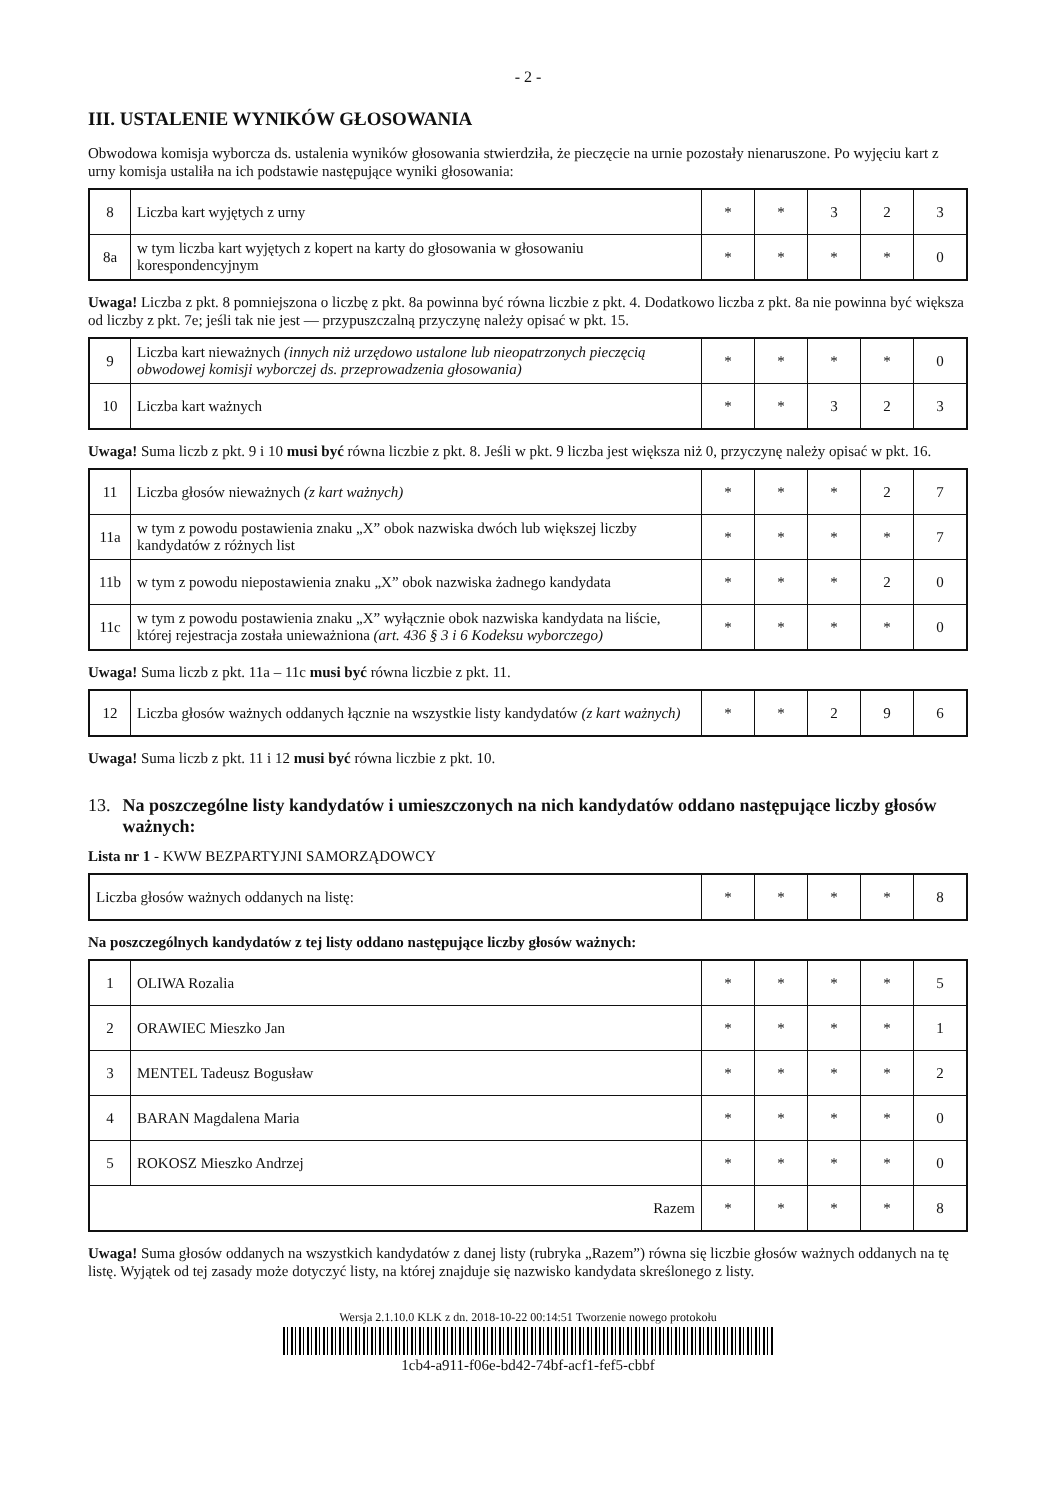- 2 -
III. USTALENIE WYNIKÓW GŁOSOWANIA
Obwodowa komisja wyborcza ds. ustalenia wyników głosowania stwierdziła, że pieczęcie na urnie pozostały nienaruszone. Po wyjęciu kart z urny komisja ustaliła na ich podstawie następujące wyniki głosowania:
| 8 | Liczba kart wyjętych z urny | * | * | 3 | 2 | 3 |
| 8a | w tym liczba kart wyjętych z kopert na karty do głosowania w głosowaniu korespondencyjnym | * | * | * | * | 0 |
Uwaga! Liczba z pkt. 8 pomniejszona o liczbę z pkt. 8a powinna być równa liczbie z pkt. 4. Dodatkowo liczba z pkt. 8a nie powinna być większa od liczby z pkt. 7e; jeśli tak nie jest — przypuszczalną przyczynę należy opisać w pkt. 15.
| 9 | Liczba kart nieważnych (innych niż urzędowo ustalone lub nieopatrzonych pieczęcią obwodowej komisji wyborczej ds. przeprowadzenia głosowania) | * | * | * | * | 0 |
| 10 | Liczba kart ważnych | * | * | 3 | 2 | 3 |
Uwaga! Suma liczb z pkt. 9 i 10 musi być równa liczbie z pkt. 8. Jeśli w pkt. 9 liczba jest większa niż 0, przyczynę należy opisać w pkt. 16.
| 11 | Liczba głosów nieważnych (z kart ważnych) | * | * | * | 2 | 7 |
| 11a | w tym z powodu postawienia znaku „X” obok nazwiska dwóch lub większej liczby kandydatów z różnych list | * | * | * | * | 7 |
| 11b | w tym z powodu niepostawienia znaku „X” obok nazwiska żadnego kandydata | * | * | * | 2 | 0 |
| 11c | w tym z powodu postawienia znaku „X” wyłącznie obok nazwiska kandydata na liście, której rejestracja została unieważniona (art. 436 § 3 i 6 Kodeksu wyborczego) | * | * | * | * | 0 |
Uwaga! Suma liczb z pkt. 11a – 11c musi być równa liczbie z pkt. 11.
| 12 | Liczba głosów ważnych oddanych łącznie na wszystkie listy kandydatów (z kart ważnych) | * | * | 2 | 9 | 6 |
Uwaga! Suma liczb z pkt. 11 i 12 musi być równa liczbie z pkt. 10.
13. Na poszczególne listy kandydatów i umieszczonych na nich kandydatów oddano następujące liczby głosów ważnych:
Lista nr 1 - KWW BEZPARTYJNI SAMORZĄDOWCY
| Liczba głosów ważnych oddanych na listę: | * | * | * | * | 8 |
Na poszczególnych kandydatów z tej listy oddano następujące liczby głosów ważnych:
| 1 | OLIWA Rozalia | * | * | * | * | 5 |
| 2 | ORAWIEC Mieszko Jan | * | * | * | * | 1 |
| 3 | MENTEL Tadeusz Bogusław | * | * | * | * | 2 |
| 4 | BARAN Magdalena Maria | * | * | * | * | 0 |
| 5 | ROKOSZ Mieszko Andrzej | * | * | * | * | 0 |
| Razem | | * | * | * | * | 8 |
Uwaga! Suma głosów oddanych na wszystkich kandydatów z danej listy (rubryka „Razem”) równa się liczbie głosów ważnych oddanych na tę listę. Wyjątek od tej zasady może dotyczyć listy, na której znajduje się nazwisko kandydata skreślonego z listy.
Wersja 2.1.10.0 KLK z dn. 2018-10-22 00:14:51 Tworzenie nowego protokołu
1cb4-a911-f06e-bd42-74bf-acf1-fef5-cbbf